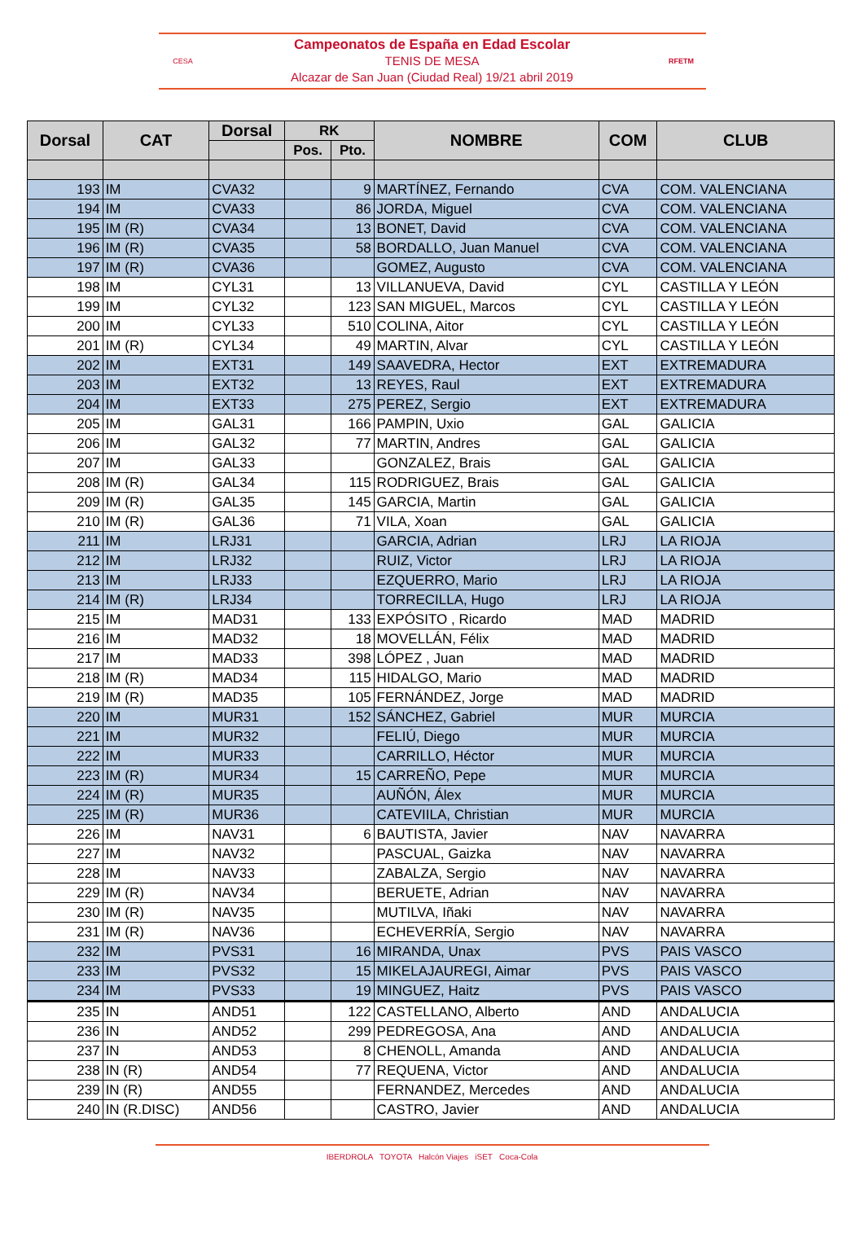CESA
Campeonatos de España en Edad Escolar
TENIS DE MESA
Alcazar de San Juan (Ciudad Real) 19/21 abril 2019
RFETM
| Dorsal | CAT | Dorsal | RK | | NOMBRE | COM | CLUB |
| --- | --- | --- | --- | --- | --- | --- | --- |
| | | | Pos. | Pto. | | | |
| 193 | IM | CVA32 | | 9 | MARTÍNEZ, Fernando | CVA | COM. VALENCIANA |
| 194 | IM | CVA33 | | 86 | JORDA, Miguel | CVA | COM. VALENCIANA |
| 195 | IM (R) | CVA34 | | 13 | BONET, David | CVA | COM. VALENCIANA |
| 196 | IM (R) | CVA35 | | 58 | BORDALLO, Juan Manuel | CVA | COM. VALENCIANA |
| 197 | IM (R) | CVA36 | | | GOMEZ, Augusto | CVA | COM. VALENCIANA |
| 198 | IM | CYL31 | | 13 | VILLANUEVA, David | CYL | CASTILLA Y LEÓN |
| 199 | IM | CYL32 | | 123 | SAN MIGUEL, Marcos | CYL | CASTILLA Y LEÓN |
| 200 | IM | CYL33 | | 510 | COLINA, Aitor | CYL | CASTILLA Y LEÓN |
| 201 | IM (R) | CYL34 | | 49 | MARTIN, Alvar | CYL | CASTILLA Y LEÓN |
| 202 | IM | EXT31 | | 149 | SAAVEDRA, Hector | EXT | EXTREMADURA |
| 203 | IM | EXT32 | | 13 | REYES, Raul | EXT | EXTREMADURA |
| 204 | IM | EXT33 | | 275 | PEREZ, Sergio | EXT | EXTREMADURA |
| 205 | IM | GAL31 | | 166 | PAMPIN, Uxio | GAL | GALICIA |
| 206 | IM | GAL32 | | 77 | MARTIN, Andres | GAL | GALICIA |
| 207 | IM | GAL33 | | | GONZALEZ, Brais | GAL | GALICIA |
| 208 | IM (R) | GAL34 | | 115 | RODRIGUEZ, Brais | GAL | GALICIA |
| 209 | IM (R) | GAL35 | | 145 | GARCIA, Martin | GAL | GALICIA |
| 210 | IM (R) | GAL36 | | 71 | VILA, Xoan | GAL | GALICIA |
| 211 | IM | LRJ31 | | | GARCIA, Adrian | LRJ | LA RIOJA |
| 212 | IM | LRJ32 | | | RUIZ, Victor | LRJ | LA RIOJA |
| 213 | IM | LRJ33 | | | EZQUERRO, Mario | LRJ | LA RIOJA |
| 214 | IM (R) | LRJ34 | | | TORRECILLA, Hugo | LRJ | LA RIOJA |
| 215 | IM | MAD31 | | 133 | EXPÓSITO , Ricardo | MAD | MADRID |
| 216 | IM | MAD32 | | 18 | MOVELLÁN, Félix | MAD | MADRID |
| 217 | IM | MAD33 | | 398 | LÓPEZ , Juan | MAD | MADRID |
| 218 | IM (R) | MAD34 | | 115 | HIDALGO, Mario | MAD | MADRID |
| 219 | IM (R) | MAD35 | | 105 | FERNÁNDEZ, Jorge | MAD | MADRID |
| 220 | IM | MUR31 | | 152 | SÁNCHEZ, Gabriel | MUR | MURCIA |
| 221 | IM | MUR32 | | | FELIÚ, Diego | MUR | MURCIA |
| 222 | IM | MUR33 | | | CARRILLO, Héctor | MUR | MURCIA |
| 223 | IM (R) | MUR34 | | 15 | CARREÑO, Pepe | MUR | MURCIA |
| 224 | IM (R) | MUR35 | | | AUÑÓN, Álex | MUR | MURCIA |
| 225 | IM (R) | MUR36 | | | CATEVIILA, Christian | MUR | MURCIA |
| 226 | IM | NAV31 | | 6 | BAUTISTA, Javier | NAV | NAVARRA |
| 227 | IM | NAV32 | | | PASCUAL, Gaizka | NAV | NAVARRA |
| 228 | IM | NAV33 | | | ZABALZA, Sergio | NAV | NAVARRA |
| 229 | IM (R) | NAV34 | | | BERUETE, Adrian | NAV | NAVARRA |
| 230 | IM (R) | NAV35 | | | MUTILVA, Iñaki | NAV | NAVARRA |
| 231 | IM (R) | NAV36 | | | ECHEVERRÍA, Sergio | NAV | NAVARRA |
| 232 | IM | PVS31 | | 16 | MIRANDA, Unax | PVS | PAIS VASCO |
| 233 | IM | PVS32 | | 15 | MIKELAJAUREGI, Aimar | PVS | PAIS VASCO |
| 234 | IM | PVS33 | | 19 | MINGUEZ, Haitz | PVS | PAIS VASCO |
| 235 | IN | AND51 | | 122 | CASTELLANO, Alberto | AND | ANDALUCIA |
| 236 | IN | AND52 | | 299 | PEDREGOSA, Ana | AND | ANDALUCIA |
| 237 | IN | AND53 | | 8 | CHENOLL, Amanda | AND | ANDALUCIA |
| 238 | IN (R) | AND54 | | 77 | REQUENA, Victor | AND | ANDALUCIA |
| 239 | IN (R) | AND55 | | | FERNANDEZ, Mercedes | AND | ANDALUCIA |
| 240 | IN (R.DISC) | AND56 | | | CASTRO, Javier | AND | ANDALUCIA |
IBERDROLA TOYOTA Halcón Viajes iSET Coca-Cola